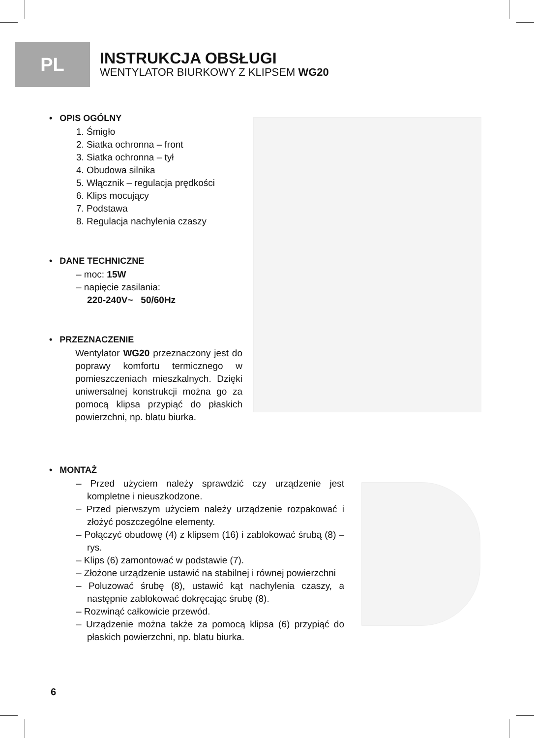PL
INSTRUKCJA OBSŁUGI
WENTYLATOR BIURKOWY Z KLIPSEM WG20
• OPIS OGÓLNY
1. Śmigło
2. Siatka ochronna – front
3. Siatka ochronna – tył
4. Obudowa silnika
5. Włącznik – regulacja prędkości
6. Klips mocujący
7. Podstawa
8. Regulacja nachylenia czaszy
• DANE TECHNICZNE
– moc: 15W
– napięcie zasilania:
220-240V~ 50/60Hz
• PRZEZNACZENIE
Wentylator WG20 przeznaczony jest do poprawy komfortu termicznego w pomieszczeniach mieszkalnych. Dzięki uniwersalnej konstrukcji można go za pomocą klipsa przypiąć do płaskich powierzchni, np. blatu biurka.
1 2 3 4 5 6 7 8
• MONTAŻ
– Przed użyciem należy sprawdzić czy urządzenie jest kompletne i nieuszkodzone.
– Przed pierwszym użyciem należy urządzenie rozpakować i złożyć poszczególne elementy.
– Połączyć obudowę (4) z klipsem (16) i zablokować śrubą (8) – rys.
– Klips (6) zamontować w podstawie (7).
– Złożone urządzenie ustawić na stabilnej i równej powierzchni
– Poluzować śrubę (8), ustawić kąt nachylenia czaszy, a następnie zablokować dokręcając śrubę (8).
– Rozwinąć całkowicie przewód.
– Urządzenie można także za pomocą klipsa (6) przypiąć do płaskich powierzchni, np. blatu biurka.
6